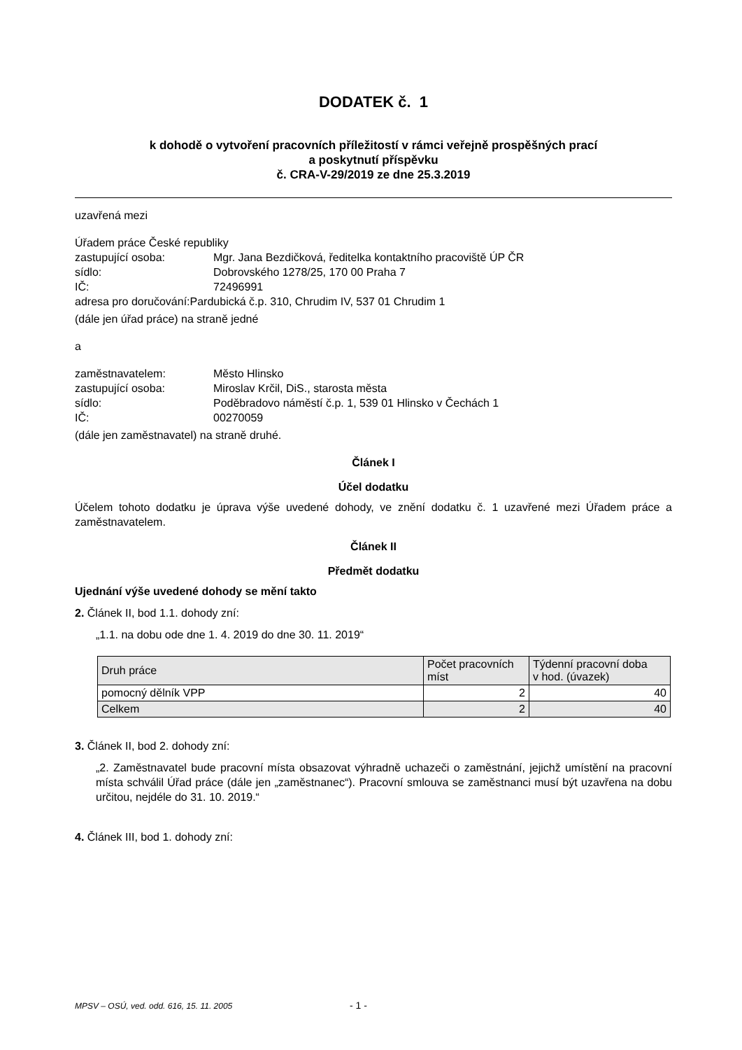DODATEK č. 1
k dohodě o vytvoření pracovních příležitostí v rámci veřejně prospěšných prací
a poskytnutí příspěvku
č. CRA-V-29/2019 ze dne 25.3.2019
uzavřená mezi
Úřadem práce České republiky
zastupující osoba: Mgr. Jana Bezdičková, ředitelka kontaktního pracoviště ÚP ČR
sídlo: Dobrovského 1278/25, 170 00 Praha 7
IČ: 72496991
adresa pro doručování:Pardubická č.p. 310, Chrudim IV, 537 01 Chrudim 1
(dále jen úřad práce) na straně jedné
a
zaměstnavatelem: Město Hlinsko
zastupující osoba: Miroslav Krčil, DiS., starosta města
sídlo: Poděbradovo náměstí č.p. 1, 539 01 Hlinsko v Čechách 1
IČ: 00270059
(dále jen zaměstnavatel) na straně druhé.
Článek I
Účel dodatku
Účelem tohoto dodatku je úprava výše uvedené dohody, ve znění dodatku č. 1 uzavřené mezi Úřadem práce a zaměstnavatelem.
Článek II
Předmět dodatku
Ujednání výše uvedené dohody se mění takto
2. Článek II, bod 1.1. dohody zní:
„1.1. na dobu ode dne 1. 4. 2019 do dne 30. 11. 2019“
| Druh práce | Počet pracovních míst | Týdenní pracovní doba v hod. (úvazek) |
| --- | --- | --- |
| pomocný dělník VPP | 2 | 40 |
| Celkem | 2 | 40 |
3. Článek II, bod 2. dohody zní:
„2. Zaměstnavatel bude pracovní místa obsazovat výhradně uchazeči o zaměstnání, jejichž umístění na pracovní místa schválil Úřad práce (dále jen „zaměstnanec“). Pracovní smlouva se zaměstnanci musí být uzavřena na dobu určitou, nejdéle do 31. 10. 2019.“
4. Článek III, bod 1. dohody zní:
MPSV – OSÚ, ved. odd. 616, 15. 11. 2005
- 1 -